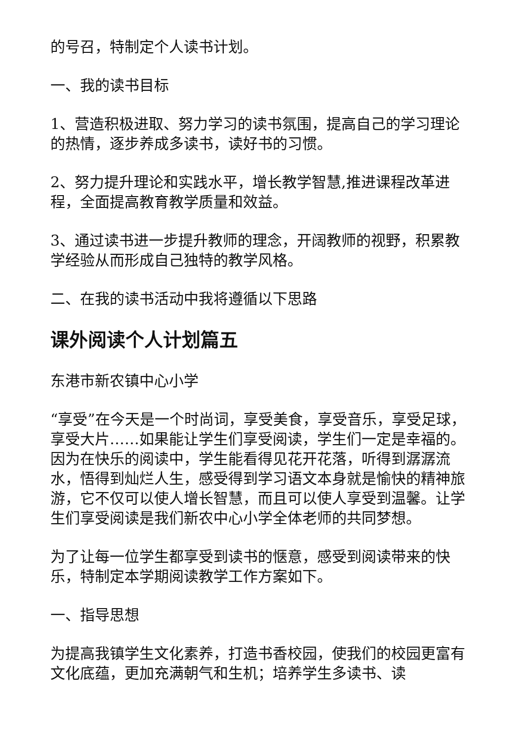的号召，特制定个人读书计划。
一、我的读书目标
1、营造积极进取、努力学习的读书氛围，提高自己的学习理论的热情，逐步养成多读书，读好书的习惯。
2、努力提升理论和实践水平，增长教学智慧,推进课程改革进程，全面提高教育教学质量和效益。
3、通过读书进一步提升教师的理念，开阔教师的视野，积累教学经验从而形成自己独特的教学风格。
二、在我的读书活动中我将遵循以下思路
课外阅读个人计划篇五
东港市新农镇中心小学
“享受”在今天是一个时尚词，享受美食，享受音乐，享受足球，享受大片……如果能让学生们享受阅读，学生们一定是幸福的。因为在快乐的阅读中，学生能看得见花开花落，听得到潺潺流水，悟得到灿烂人生，感受得到学习语文本身就是愉快的精神旅游，它不仅可以使人增长智慧，而且可以使人享受到温馨。让学生们享受阅读是我们新农中心小学全体老师的共同梦想。
为了让每一位学生都享受到读书的惬意，感受到阅读带来的快乐，特制定本学期阅读教学工作方案如下。
一、指导思想
为提高我镇学生文化素养，打造书香校园，使我们的校园更富有文化底蕴，更加充满朝气和生机；培养学生多读书、读